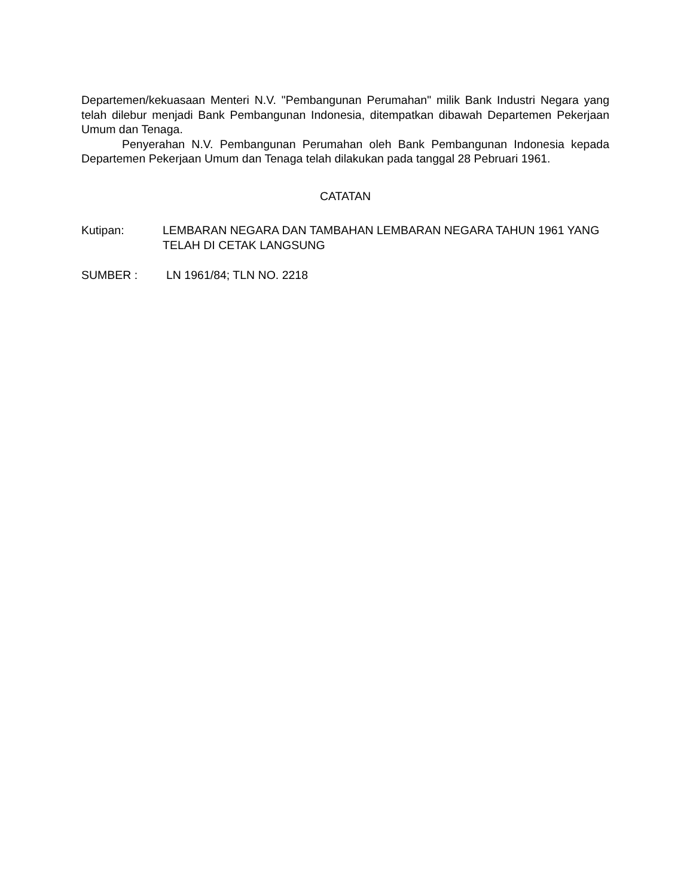Departemen/kekuasaan Menteri N.V. "Pembangunan Perumahan" milik Bank Industri Negara yang telah dilebur menjadi Bank Pembangunan Indonesia, ditempatkan dibawah Departemen Pekerjaan Umum dan Tenaga.
Penyerahan N.V. Pembangunan Perumahan oleh Bank Pembangunan Indonesia kepada Departemen Pekerjaan Umum dan Tenaga telah dilakukan pada tanggal 28 Pebruari 1961.
CATATAN
Kutipan: LEMBARAN NEGARA DAN TAMBAHAN LEMBARAN NEGARA TAHUN 1961 YANG TELAH DI CETAK LANGSUNG
SUMBER : LN 1961/84; TLN NO. 2218